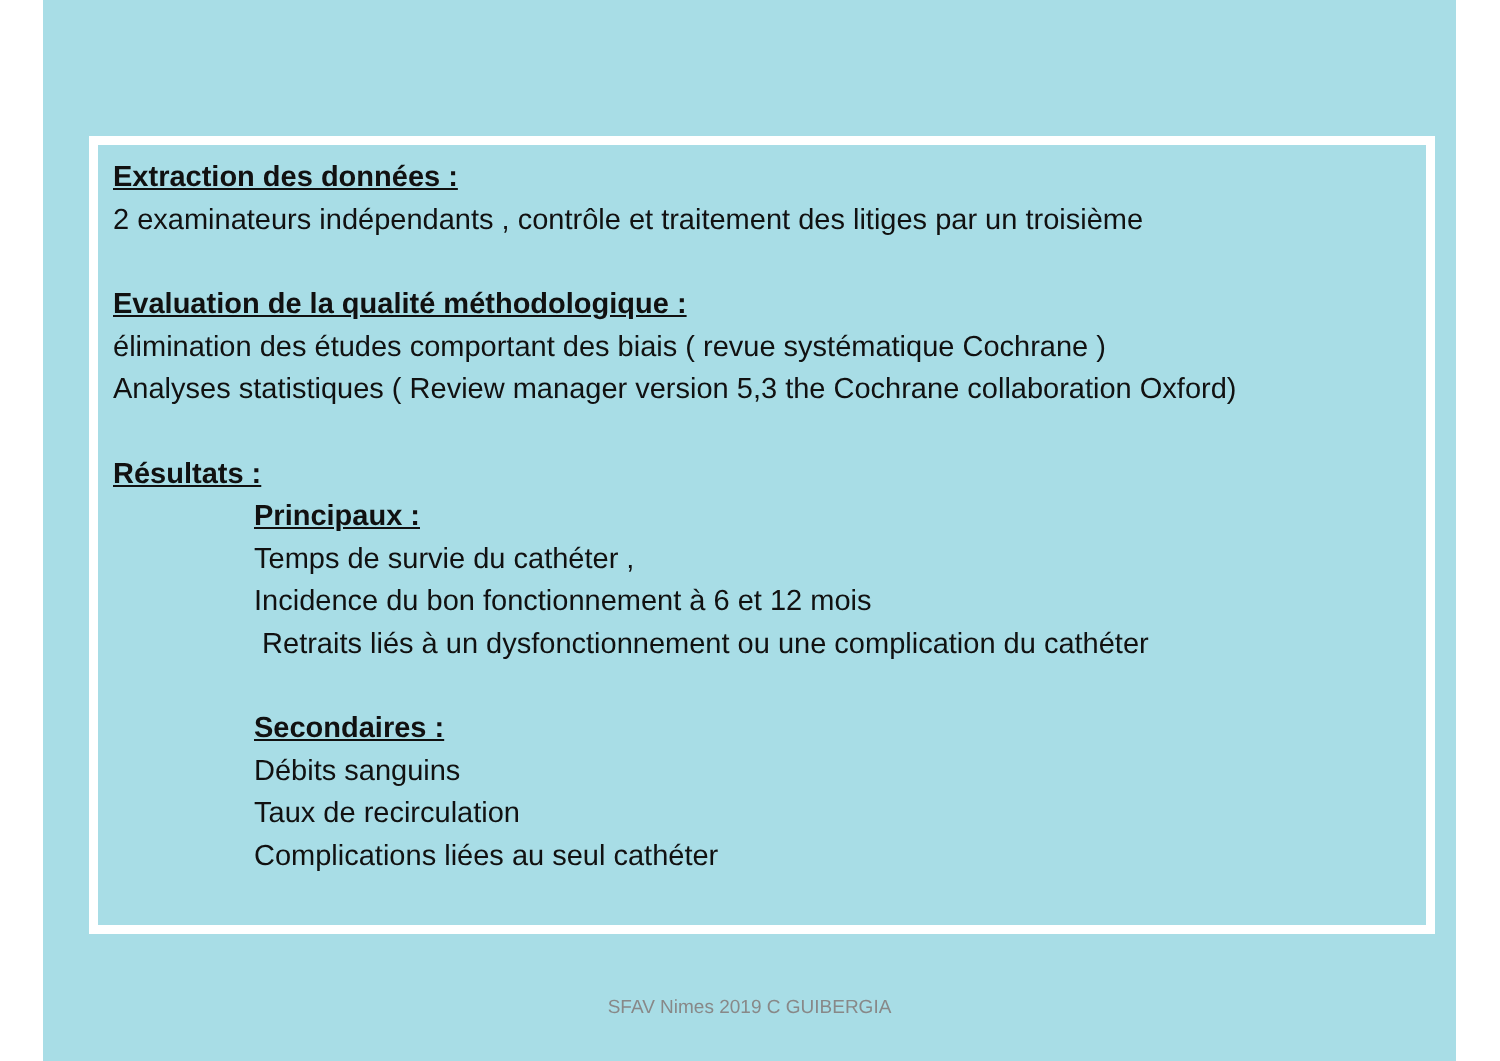Extraction des données :
2 examinateurs indépendants , contrôle et traitement des litiges par un troisième
Evaluation de la qualité méthodologique :
élimination des études comportant des biais ( revue systématique Cochrane )
Analyses statistiques ( Review manager version 5,3 the Cochrane collaboration Oxford)
Résultats :
Principaux :
Temps de survie du cathéter ,
Incidence du bon fonctionnement à 6 et 12 mois
Retraits liés à un dysfonctionnement ou une complication du cathéter
Secondaires :
Débits sanguins
Taux de recirculation
Complications liées au seul cathéter
SFAV Nimes 2019 C GUIBERGIA